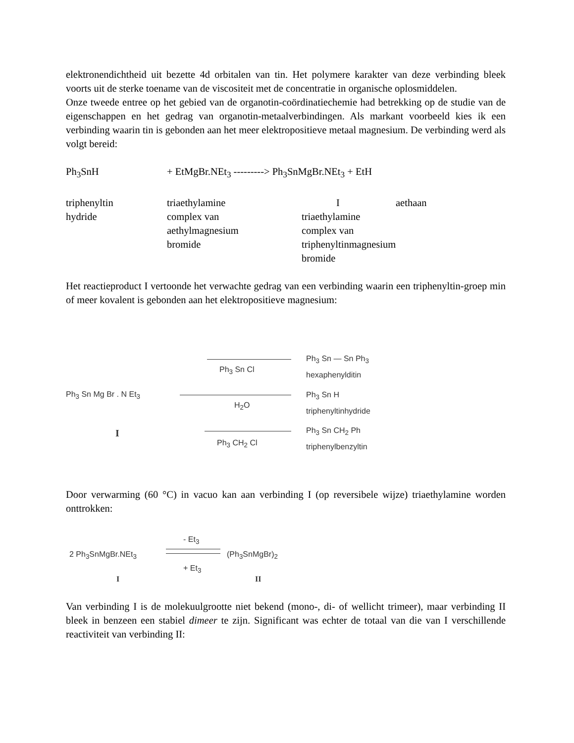elektronendichtheid uit bezette 4d orbitalen van tin. Het polymere karakter van deze verbinding bleek voorts uit de sterke toename van de viscositeit met de concentratie in organische oplosmiddelen.
Onze tweede entree op het gebied van de organotin-coördinatiechemie had betrekking op de studie van de eigenschappen en het gedrag van organotin-metaalverbindingen. Als markant voorbeeld kies ik een verbinding waarin tin is gebonden aan het meer elektropositieve metaal magnesium. De verbinding werd als volgt bereid:
Ph<sub>3</sub>SnH + EtMgBr.NEt<sub>3</sub> ---------> Ph<sub>3</sub>SnMgBr.NEt<sub>3</sub> + EtH
triphenyltin
hydride
triaethylamine
complex van
aethylmagnesium
bromide
I
triaethylamine
complex van
triphenyltinmagnesium
bromide
aethaan
Het reactieproduct I vertoonde het verwachte gedrag van een verbinding waarin een triphenyltin-groep min of meer kovalent is gebonden aan het elektropositieve magnesium:
Ph<sub>3</sub> Sn Mg Br . N Et<sub>3</sub>
I
Ph<sub>3</sub> Sn Cl
H<sub>2</sub>O
Ph<sub>3</sub> CH<sub>2</sub> Cl
Ph<sub>3</sub> Sn — Sn Ph<sub>3</sub>
hexaphenylditin
Ph<sub>3</sub> Sn H
triphenyltinhydride
Ph<sub>3</sub> Sn CH<sub>2</sub> Ph
triphenylbenzyltin
Door verwarming (60 °C) in vacuo kan aan verbinding I (op reversibele wijze) triaethylamine worden onttrokken:
- Et<sub>3</sub>
2 Ph<sub>3</sub>SnMgBr.NEt<sub>3</sub> (Ph<sub>3</sub>SnMgBr)<sub>2</sub>
+ Et<sub>3</sub>
I II
Van verbinding I is de molekuulgrootte niet bekend (mono-, di- of wellicht trimeer), maar verbinding II bleek in benzeen een stabiel dimeer te zijn. Significant was echter de totaal van die van I verschillende reactiviteit van verbinding II: